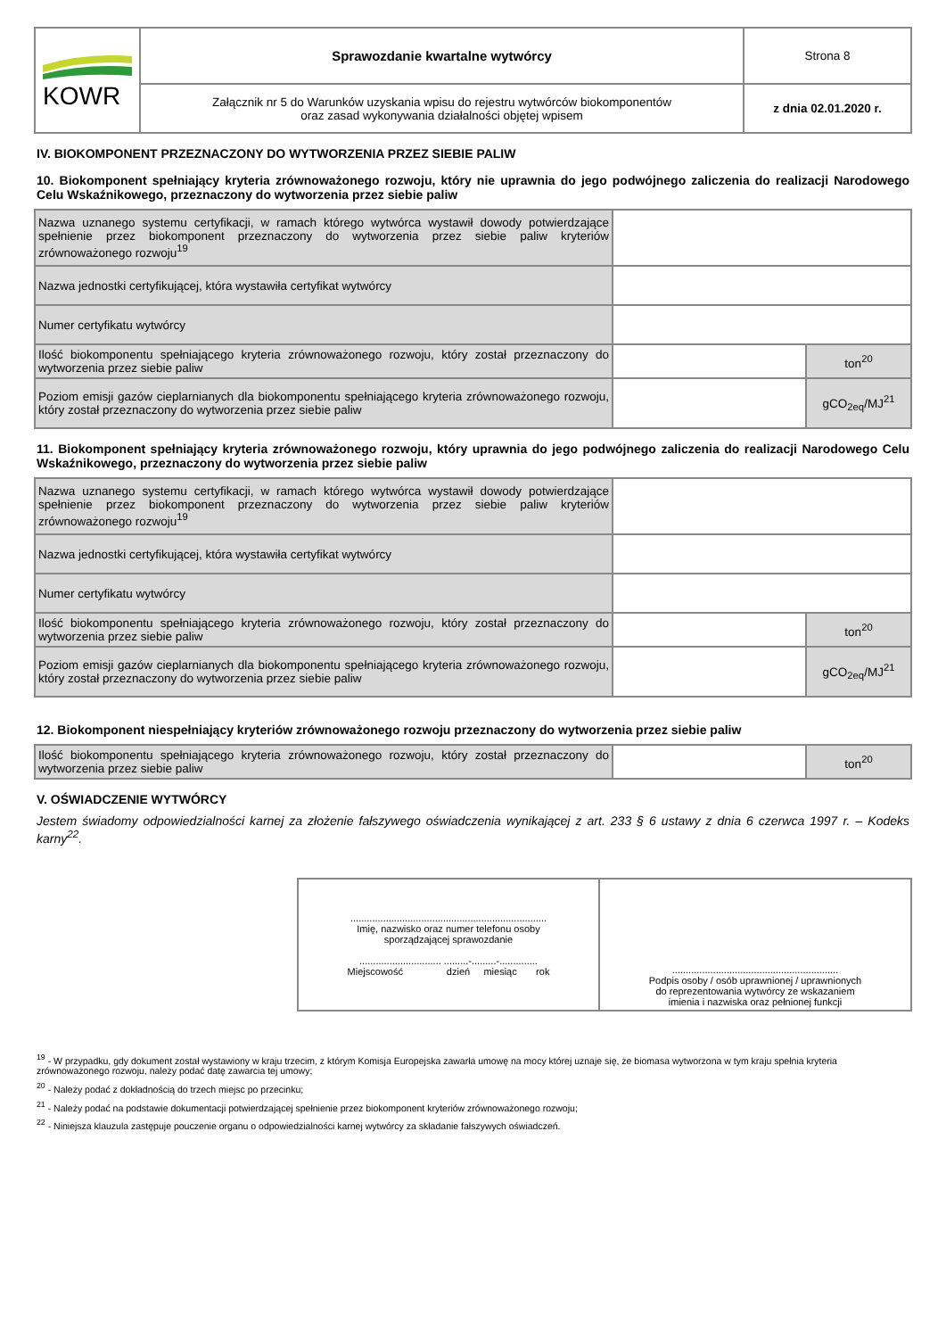| KOWR | Sprawozdanie kwartalne wytwórcy | Strona 8 |
| | Załącznik nr 5 do Warunków uzyskania wpisu do rejestru wytwórców biokomponentów oraz zasad wykonywania działalności objętej wpisem | z dnia 02.01.2020 r. |
IV. BIOKOMPONENT PRZEZNACZONY DO WYTWORZENIA PRZEZ SIEBIE PALIW
10. Biokomponent spełniający kryteria zrównoważonego rozwoju, który nie uprawnia do jego podwójnego zaliczenia do realizacji Narodowego Celu Wskaźnikowego, przeznaczony do wytworzenia przez siebie paliw
| Nazwa uznanego systemu certyfikacji, w ramach którego wytwórca wystawił dowody potwierdzające spełnienie przez biokomponent przeznaczony do wytworzenia przez siebie paliw kryteriów zrównoważonego rozwoju<sup>19</sup> | | |
| Nazwa jednostki certyfikującej, która wystawiła certyfikat wytwórcy | | |
| Numer certyfikatu wytwórcy | | |
| Ilość biokomponentu spełniającego kryteria zrównoważonego rozwoju, który został przeznaczony do wytworzenia przez siebie paliw | | ton<sup>20</sup> |
| Poziom emisji gazów cieplarnianych dla biokomponentu spełniającego kryteria zrównoważonego rozwoju, który został przeznaczony do wytworzenia przez siebie paliw | | gCO<sub>2eq</sub>/MJ<sup>21</sup> |
11. Biokomponent spełniający kryteria zrównoważonego rozwoju, który uprawnia do jego podwójnego zaliczenia do realizacji Narodowego Celu Wskaźnikowego, przeznaczony do wytworzenia przez siebie paliw
| Nazwa uznanego systemu certyfikacji, w ramach którego wytwórca wystawił dowody potwierdzające spełnienie przez biokomponent przeznaczony do wytworzenia przez siebie paliw kryteriów zrównoważonego rozwoju<sup>19</sup> | | |
| Nazwa jednostki certyfikującej, która wystawiła certyfikat wytwórcy | | |
| Numer certyfikatu wytwórcy | | |
| Ilość biokomponentu spełniającego kryteria zrównoważonego rozwoju, który został przeznaczony do wytworzenia przez siebie paliw | | ton<sup>20</sup> |
| Poziom emisji gazów cieplarnianych dla biokomponentu spełniającego kryteria zrównoważonego rozwoju, który został przeznaczony do wytworzenia przez siebie paliw | | gCO<sub>2eq</sub>/MJ<sup>21</sup> |
12. Biokomponent niespełniający kryteriów zrównoważonego rozwoju przeznaczony do wytworzenia przez siebie paliw
| Ilość biokomponentu spełniającego kryteria zrównoważonego rozwoju, który został przeznaczony do wytworzenia przez siebie paliw | | ton<sup>20</sup> |
V. OŚWIADCZENIE WYTWÓRCY
Jestem świadomy odpowiedzialności karnej za złożenie fałszywego oświadczenia wynikającej z art. 233 § 6 ustawy z dnia 6 czerwca 1997 r. – Kodeks karny<sup>22</sup>.
| ........................................................................ Imię, nazwisko oraz numer telefonu osoby sporządzającej sprawozdanie .............................. .........-.........-.............. Miejscowość dzień miesiąc rok | ............................................................. Podpis osoby / osób uprawnionej / uprawnionych do reprezentowania wytwórcy ze wskazaniem imienia i nazwiska oraz pełnionej funkcji |
<sup>19</sup> - W przypadku, gdy dokument został wystawiony w kraju trzecim, z którym Komisja Europejska zawarła umowę na mocy której uznaje się, że biomasa wytworzona w tym kraju spełnia kryteria zrównoważonego rozwoju, należy podać datę zawarcia tej umowy;
<sup>20</sup> - Należy podać z dokładnością do trzech miejsc po przecinku;
<sup>21</sup> - Należy podać na podstawie dokumentacji potwierdzającej spełnienie przez biokomponent kryteriów zrównoważonego rozwoju;
<sup>22</sup> - Niniejsza klauzula zastępuje pouczenie organu o odpowiedzialności karnej wytwórcy za składanie fałszywych oświadczeń.